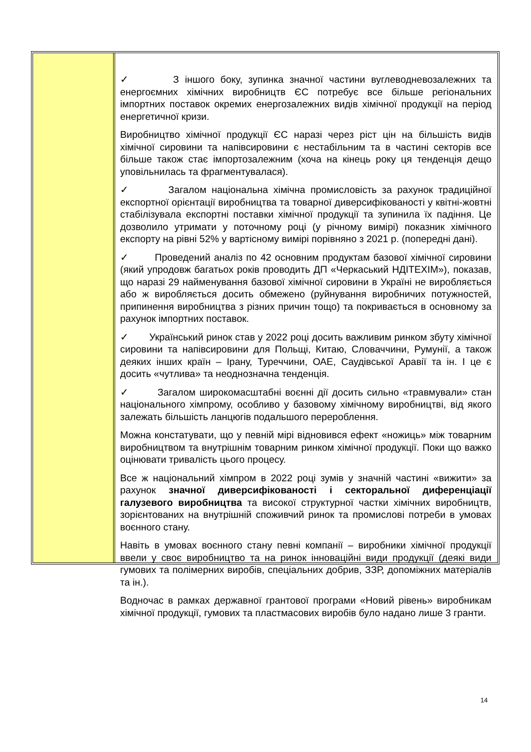✓ З іншого боку, зупинка значної частини вуглеводневозалежних та енергоємних хімічних виробництв ЄС потребує все більше регіональних імпортних поставок окремих енергозалежних видів хімічної продукції на період енергетичної кризи.
Виробництво хімічної продукції ЄС наразі через ріст цін на більшість видів хімічної сировини та напівсировини є нестабільним та в частині секторів все більше також стає імпортозалежним (хоча на кінець року ця тенденція дещо уповільнилась та фрагментувалася).
✓ Загалом національна хімічна промисловість за рахунок традиційної експортної орієнтації виробництва та товарної диверсифікованості у квітні-жовтні стабілізувала експортні поставки хімічної продукції та зупинила їх падіння. Це дозволило утримати у поточному році (у річному вимірі) показник хімічного експорту на рівні 52% у вартісному вимірі порівняно з 2021 р. (попередні дані).
✓ Проведений аналіз по 42 основним продуктам базової хімічної сировини (який упродовж багатьох років проводить ДП «Черкаський НДІТЕХІМ»), показав, що наразі 29 найменування базової хімічної сировини в Україні не виробляється або ж виробляється досить обмежено (руйнування виробничих потужностей, припинення виробництва з різних причин тощо) та покривається в основному за рахунок імпортних поставок.
✓ Український ринок став у 2022 році досить важливим ринком збуту хімічної сировини та напівсировини для Польщі, Китаю, Словаччини, Румунії, а також деяких інших країн – Ірану, Туреччини, ОАЕ, Саудівської Аравії та ін. І це є досить «чутлива» та неоднозначна тенденція.
✓ Загалом широкомасштабні воєнні дії досить сильно «травмували» стан національного хімпрому, особливо у базовому хімічному виробництві, від якого залежать більшість ланцюгів подальшого перероблення.
Можна констатувати, що у певній мірі відновився ефект «ножиць» між товарним виробництвом та внутрішнім товарним ринком хімічної продукції. Поки що важко оцінювати тривалість цього процесу.
Все ж національний хімпром в 2022 році зумів у значній частині «вижити» за рахунок значної диверсифікованості і секторальної диференціації галузевого виробництва та високої структурної частки хімічних виробництв, зорієнтованих на внутрішній споживчий ринок та промислові потреби в умовах воєнного стану.
Навіть в умовах воєнного стану певні компанії – виробники хімічної продукції ввели у своє виробництво та на ринок інноваційні види продукції (деякі види гумових та полімерних виробів, спеціальних добрив, ЗЗР, допоміжних матеріалів та ін.).
Водночас в рамках державної грантової програми «Новий рівень» виробникам хімічної продукції, гумових та пластмасових виробів було надано лише 3 гранти.
14